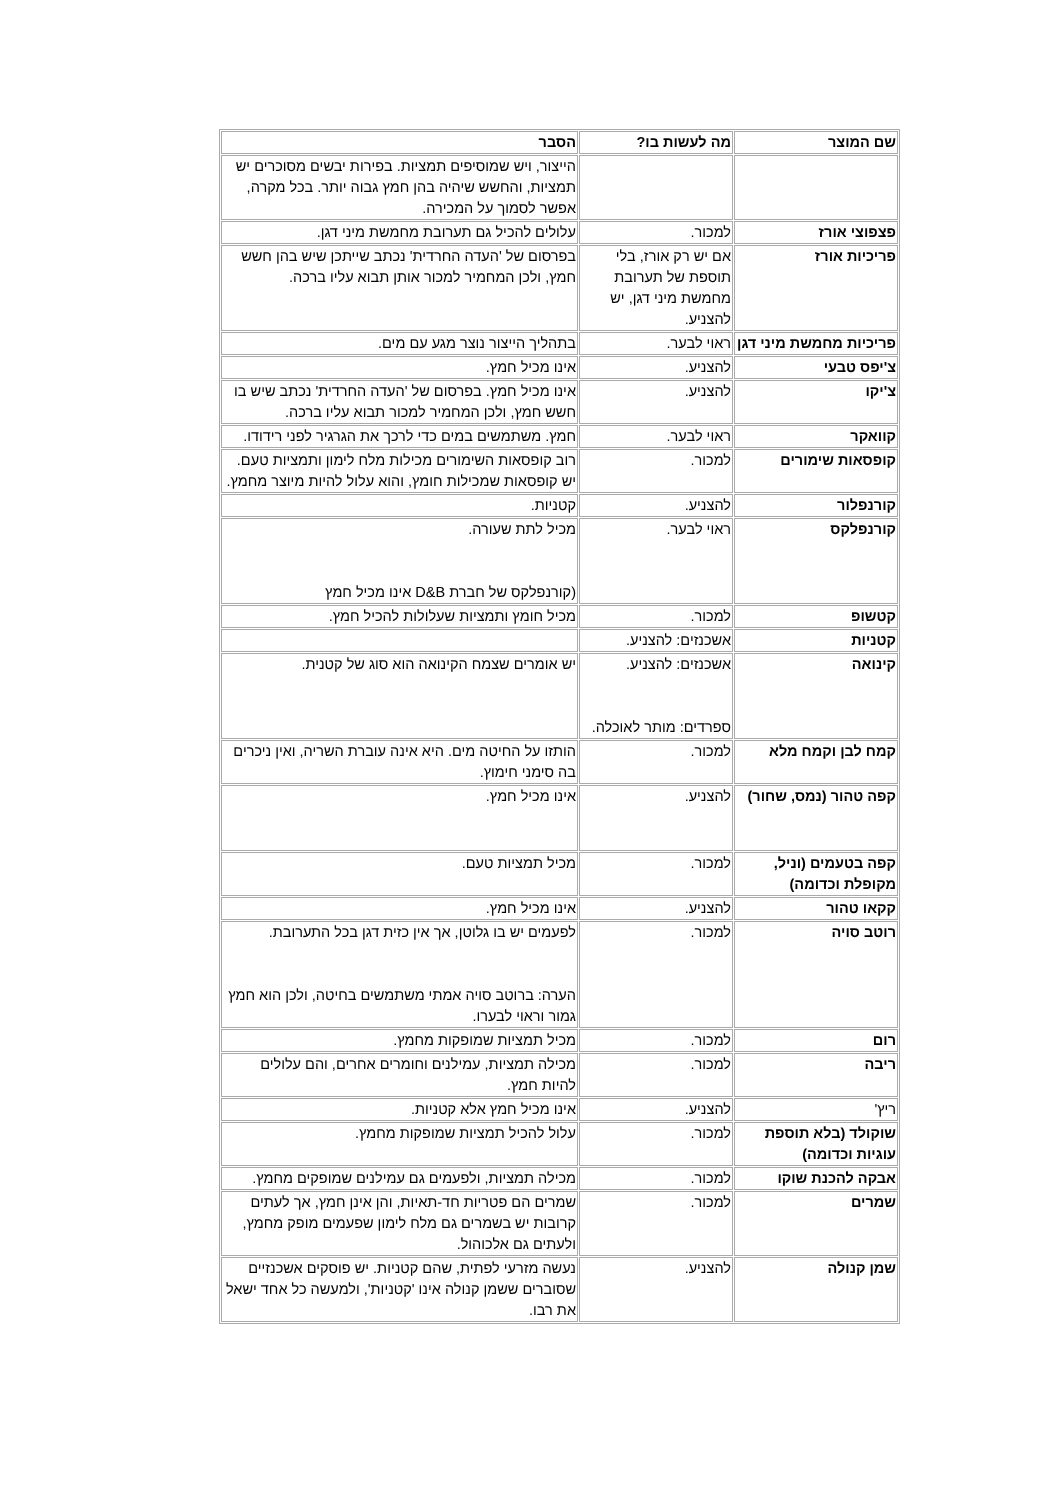| שם המוצר | מה לעשות בו? | הסבר |
| --- | --- | --- |
| | | הייצור, ויש שמוסיפים תמציות. בפירות יבשים מסוכרים יש תמציות, והחשש שיהיה בהן חמץ גבוה יותר. בכל מקרה, אפשר לסמוך על המכירה. |
| פצפוצי אורז | למכור. | עלולים להכיל גם תערובת מחמשת מיני דגן. |
| פריכיות אורז | אם יש רק אורז, בלי תוספת של תערובת מחמשת מיני דגן, יש להצניע. | בפרסום של 'העדה החרדית' נכתב שייתכן שיש בהן חשש חמץ, ולכן המחמיר למכור אותן תבוא עליו ברכה. |
| פריכיות מחמשת מיני דגן | ראוי לבער. | בתהליך הייצור נוצר מגע עם מים. |
| צ'יפס טבעי | להצניע. | אינו מכיל חמץ. |
| צ'יקו | להצניע. | אינו מכיל חמץ. בפרסום של 'העדה החרדית' נכתב שיש בו חשש חמץ, ולכן המחמיר למכור תבוא עליו ברכה. |
| קוואקר | ראוי לבער. | חמץ. משתמשים במים כדי לרכך את הגרגיר לפני רידודו. |
| קופסאות שימורים | למכור. | רוב קופסאות השימורים מכילות מלח לימון ותמציות טעם. יש קופסאות שמכילות חומץ, והוא עלול להיות מיוצר מחמץ. |
| קורנפלור | להצניע. | קטניות. |
| קורנפלקס | ראוי לבער. | מכיל לתת שעורה. (קורנפלקס של חברת D&B אינו מכיל חמץ |
| קטשופ | למכור. | מכיל חומץ ותמציות שעלולות להכיל חמץ. |
| קטניות | אשכנזים: להצניע. | |
| קינואה | אשכנזים: להצניע. ספרדים: מותר לאוכלה. | יש אומרים שצמח הקינואה הוא סוג של קטנית. |
| קמח לבן וקמח מלא | למכור. | הותזו על החיטה מים. היא אינה עוברת השריה, ואין ניכרים בה סימני חימוץ. |
| קפה טהור (נמס, שחור) | להצניע. | אינו מכיל חמץ. |
| קפה בטעמים (וניל, מקופלת וכדומה) | למכור. | מכיל תמציות טעם. |
| קקאו טהור | להצניע. | אינו מכיל חמץ. |
| רוטב סויה | למכור. | לפעמים יש בו גלוטן, אך אין כזית דגן בכל התערובת. הערה: ברוטב סויה אמתי משתמשים בחיטה, ולכן הוא חמץ גמור וראוי לבערו. |
| רום | למכור. | מכיל תמציות שמופקות מחמץ. |
| ריבה | למכור. | מכילה תמציות, עמילנים וחומרים אחרים, והם עלולים להיות חמץ. |
| ריץ' | להצניע. | אינו מכיל חמץ אלא קטניות. |
| שוקולד (בלא תוספת עוגיות וכדומה) | למכור. | עלול להכיל תמציות שמופקות מחמץ. |
| אבקה להכנת שוקו | למכור. | מכילה תמציות, ולפעמים גם עמילנים שמופקים מחמץ. |
| שמרים | למכור. | שמרים הם פטריות חד-תאיות, והן אינן חמץ, אך לעתים קרובות יש בשמרים גם מלח לימון שפעמים מופק מחמץ, ולעתים גם אלכוהול. |
| שמן קנולה | להצניע. | נעשה מזרעי לפתית, שהם קטניות. יש פוסקים אשכנזיים שסוברים ששמן קנולה אינו 'קטניות', ולמעשה כל אחד ישאל את רבו. |